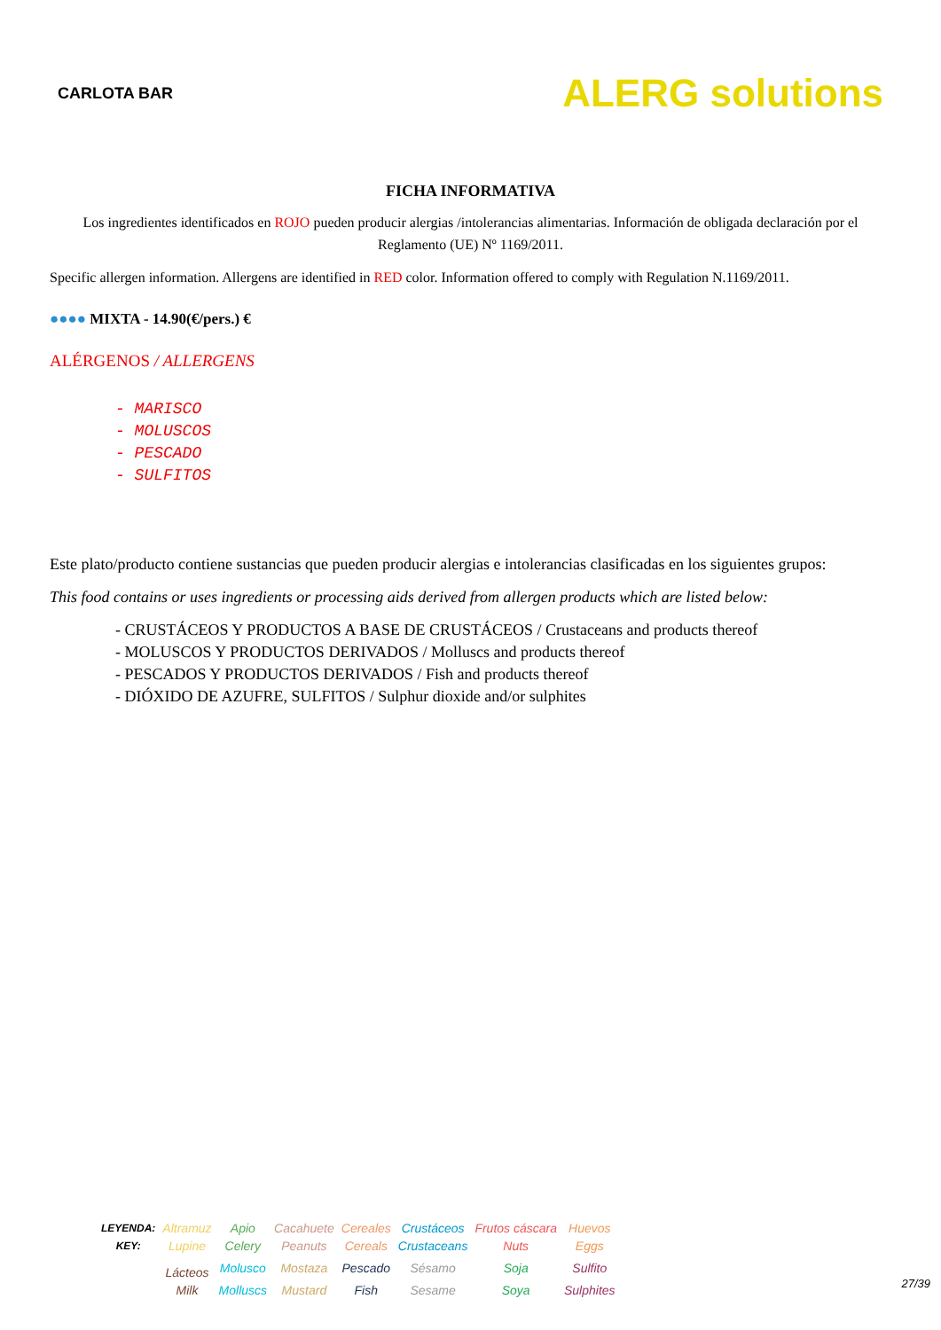CARLOTA BAR
ALERG solutions
FICHA INFORMATIVA
Los ingredientes identificados en ROJO pueden producir alergias /intolerancias alimentarias. Información de obligada declaración por el Reglamento (UE) Nº 1169/2011.
Specific allergen information. Allergens are identified in RED color. Information offered to comply with Regulation N.1169/2011.
●●●● MIXTA - 14.90(€/pers.) €
ALÉRGENOS / ALLERGENS
- MARISCO
- MOLUSCOS
- PESCADO
- SULFITOS
Este plato/producto contiene sustancias que pueden producir alergias e intolerancias clasificadas en los siguientes grupos:
This food contains or uses ingredients or processing aids derived from allergen products which are listed below:
- CRUSTÁCEOS Y PRODUCTOS A BASE DE CRUSTÁCEOS / Crustaceans and products thereof
- MOLUSCOS Y PRODUCTOS DERIVADOS / Molluscs and products thereof
- PESCADOS Y PRODUCTOS DERIVADOS / Fish and products thereof
- DIÓXIDO DE AZUFRE, SULFITOS / Sulphur dioxide and/or sulphites
| LEYENDA: | Altramuz | Apio | Cacahuete | Cereales | Crustáceos | Frutos cáscara | Huevos |
| KEY: | Lupine | Celery | Peanuts | Cereals | Crustaceans | Nuts | Eggs |
| | Lácteos | Molusco | Mostaza | Pescado | Sésamo | Soja | Sulfito |
| | Milk | Molluscs | Mustard | Fish | Sesame | Soya | Sulphites |
27/39